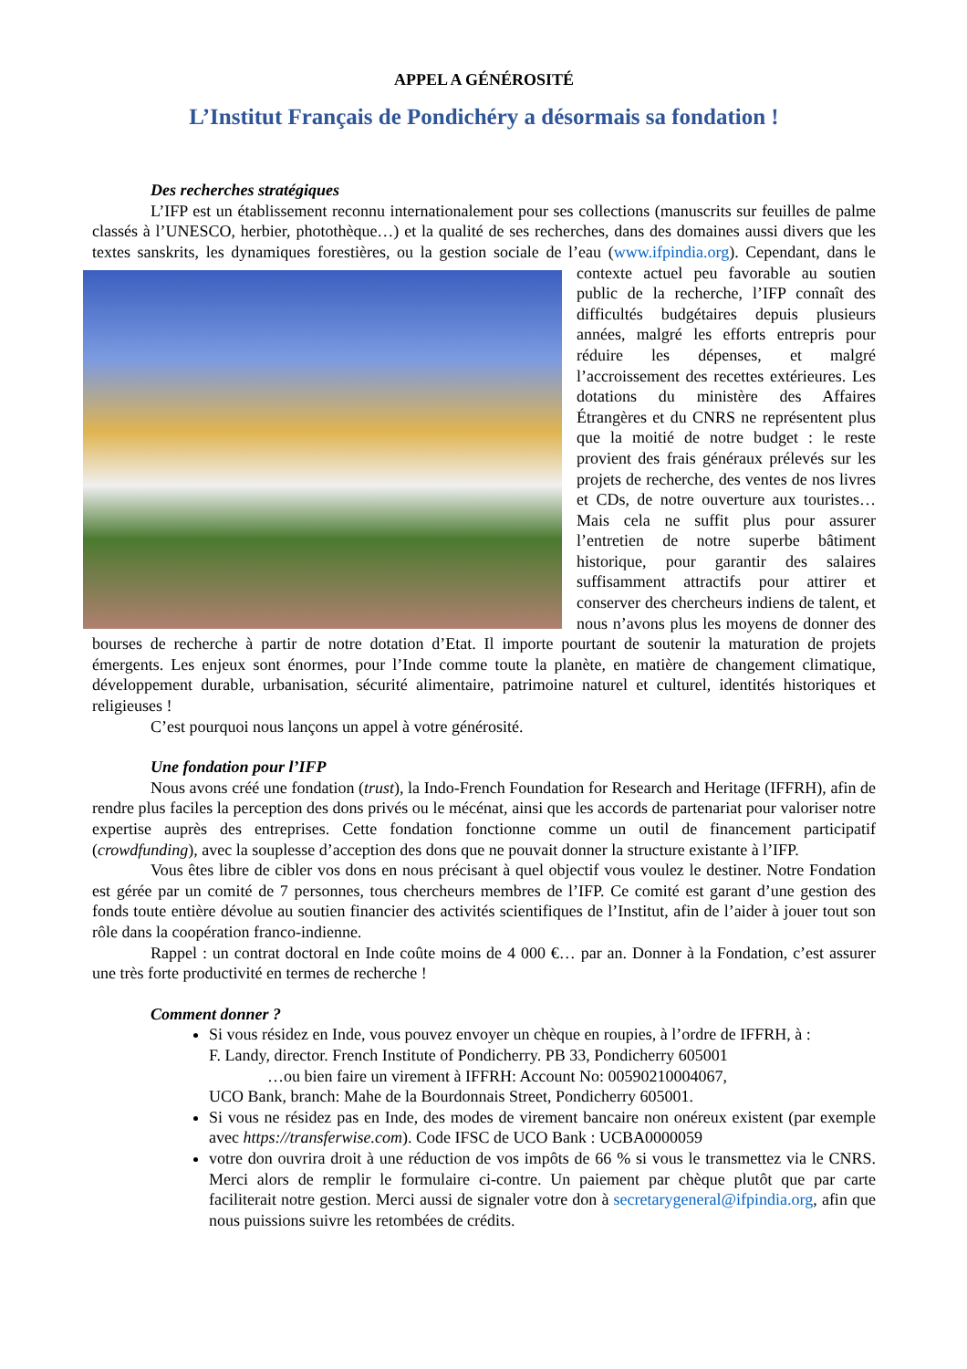APPEL A GÉNÉROSITÉ
L’Institut Français de Pondichéry a désormais sa fondation !
Des recherches stratégiques
L’IFP est un établissement reconnu internationalement pour ses collections (manuscrits sur feuilles de palme classés à l’UNESCO, herbier, photothèque…) et la qualité de ses recherches, dans des domaines aussi divers que les textes sanskrits, les dynamiques forestières, ou la gestion sociale de l’eau (www.ifpindia.org). Cependant, dans le contexte actuel peu favorable au soutien public de la recherche, l’IFP connaît des difficultés budgétaires depuis plusieurs années, malgré les efforts entrepris pour réduire les dépenses, et malgré l’accroissement des recettes extérieures. Les dotations du ministère des Affaires Étrangères et du CNRS ne représentent plus que la moitié de notre budget : le reste provient des frais généraux prélevés sur les projets de recherche, des ventes de nos livres et CDs, de notre ouverture aux touristes… Mais cela ne suffit plus pour assurer l’entretien de notre superbe bâtiment historique, pour garantir des salaires suffisamment attractifs pour attirer et conserver des chercheurs indiens de talent, et nous n’avons plus les moyens de donner des bourses de recherche à partir de notre dotation d’Etat. Il importe pourtant de soutenir la maturation de projets émergents. Les enjeux sont énormes, pour l’Inde comme toute la planète, en matière de changement climatique, développement durable, urbanisation, sécurité alimentaire, patrimoine naturel et culturel, identités historiques et religieuses !
C’est pourquoi nous lançons un appel à votre générosité.
Une fondation pour l’IFP
Nous avons créé une fondation (trust), la Indo-French Foundation for Research and Heritage (IFFRH), afin de rendre plus faciles la perception des dons privés ou le mécénat, ainsi que les accords de partenariat pour valoriser notre expertise auprès des entreprises. Cette fondation fonctionne comme un outil de financement participatif (crowdfunding), avec la souplesse d’acception des dons que ne pouvait donner la structure existante à l’IFP.
Vous êtes libre de cibler vos dons en nous précisant à quel objectif vous voulez le destiner. Notre Fondation est gérée par un comité de 7 personnes, tous chercheurs membres de l’IFP. Ce comité est garant d’une gestion des fonds toute entière dévolue au soutien financier des activités scientifiques de l’Institut, afin de l’aider à jouer tout son rôle dans la coopération franco-indienne.
Rappel : un contrat doctoral en Inde coûte moins de 4 000 €… par an. Donner à la Fondation, c’est assurer une très forte productivité en termes de recherche !
Comment donner ?
Si vous résidez en Inde, vous pouvez envoyer un chèque en roupies, à l’ordre de IFFRH, à :
F. Landy, director. French Institute of Pondicherry. PB 33, Pondicherry 605001
…ou bien faire un virement à IFFRH: Account No: 00590210004067,
UCO Bank, branch: Mahe de la Bourdonnais Street, Pondicherry 605001.
Si vous ne résidez pas en Inde, des modes de virement bancaire non onéreux existent (par exemple avec https://transferwise.com). Code IFSC de UCO Bank : UCBA0000059
votre don ouvrira droit à une réduction de vos impôts de 66 % si vous le transmettez via le CNRS. Merci alors de remplir le formulaire ci-contre. Un paiement par chèque plutôt que par carte faciliterait notre gestion. Merci aussi de signaler votre don à secretarygeneral@ifpindia.org, afin que nous puissions suivre les retombées de crédits.